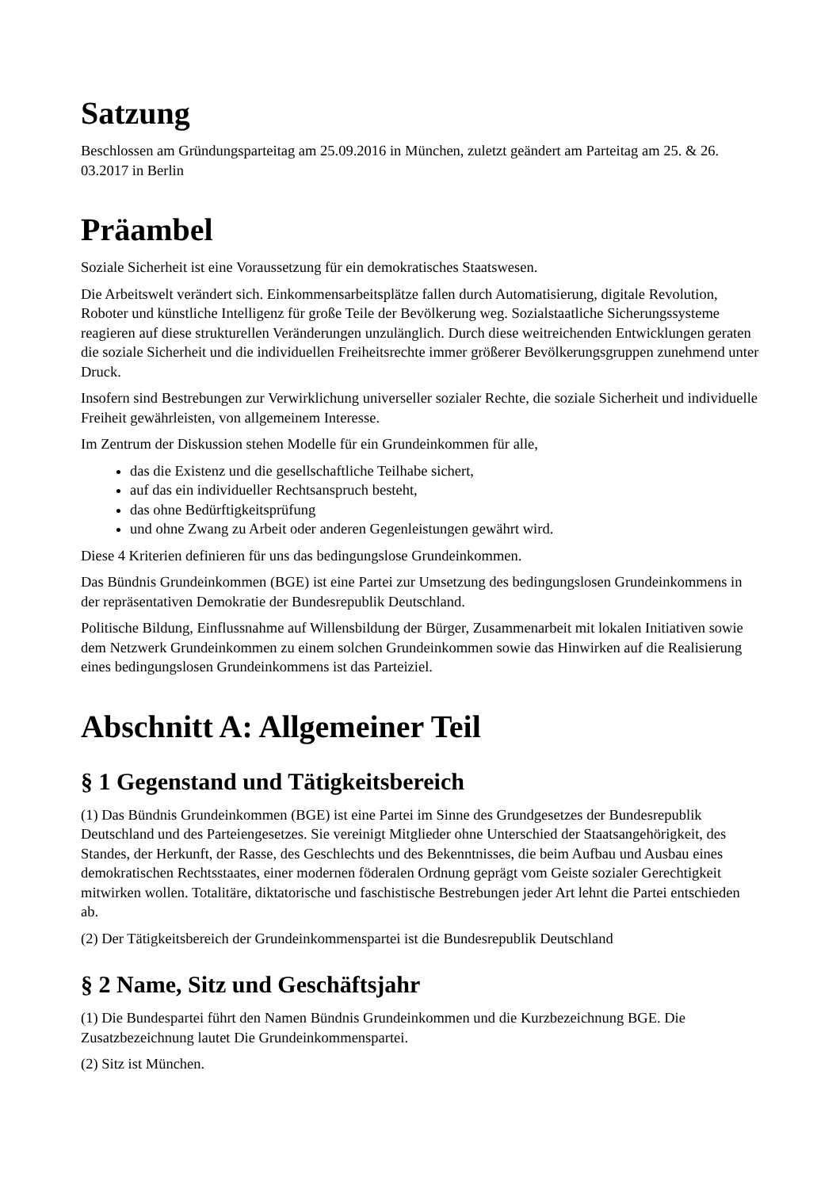Satzung
Beschlossen am Gründungsparteitag am 25.09.2016 in München, zuletzt geändert am Parteitag am 25. & 26. 03.2017 in Berlin
Präambel
Soziale Sicherheit ist eine Voraussetzung für ein demokratisches Staatswesen.
Die Arbeitswelt verändert sich. Einkommensarbeitsplätze fallen durch Automatisierung, digitale Revolution, Roboter und künstliche Intelligenz für große Teile der Bevölkerung weg. Sozialstaatliche Sicherungssysteme reagieren auf diese strukturellen Veränderungen unzulänglich. Durch diese weitreichenden Entwicklungen geraten die soziale Sicherheit und die individuellen Freiheitsrechte immer größerer Bevölkerungsgruppen zunehmend unter Druck.
Insofern sind Bestrebungen zur Verwirklichung universeller sozialer Rechte, die soziale Sicherheit und individuelle Freiheit gewährleisten, von allgemeinem Interesse.
Im Zentrum der Diskussion stehen Modelle für ein Grundeinkommen für alle,
das die Existenz und die gesellschaftliche Teilhabe sichert,
auf das ein individueller Rechtsanspruch besteht,
das ohne Bedürftigkeitsprüfung
und ohne Zwang zu Arbeit oder anderen Gegenleistungen gewährt wird.
Diese 4 Kriterien definieren für uns das bedingungslose Grundeinkommen.
Das Bündnis Grundeinkommen (BGE) ist eine Partei zur Umsetzung des bedingungslosen Grundeinkommens in der repräsentativen Demokratie der Bundesrepublik Deutschland.
Politische Bildung, Einflussnahme auf Willensbildung der Bürger, Zusammenarbeit mit lokalen Initiativen sowie dem Netzwerk Grundeinkommen zu einem solchen Grundeinkommen sowie das Hinwirken auf die Realisierung eines bedingungslosen Grundeinkommens ist das Parteiziel.
Abschnitt A: Allgemeiner Teil
§ 1 Gegenstand und Tätigkeitsbereich
(1) Das Bündnis Grundeinkommen (BGE) ist eine Partei im Sinne des Grundgesetzes der Bundesrepublik Deutschland und des Parteiengesetzes. Sie vereinigt Mitglieder ohne Unterschied der Staatsangehörigkeit, des Standes, der Herkunft, der Rasse, des Geschlechts und des Bekenntnisses, die beim Aufbau und Ausbau eines demokratischen Rechtsstaates, einer modernen föderalen Ordnung geprägt vom Geiste sozialer Gerechtigkeit mitwirken wollen. Totalitäre, diktatorische und faschistische Bestrebungen jeder Art lehnt die Partei entschieden ab.
(2) Der Tätigkeitsbereich der Grundeinkommenspartei ist die Bundesrepublik Deutschland
§ 2 Name, Sitz und Geschäftsjahr
(1) Die Bundespartei führt den Namen Bündnis Grundeinkommen und die Kurzbezeichnung BGE. Die Zusatzbezeichnung lautet Die Grundeinkommenspartei.
(2) Sitz ist München.